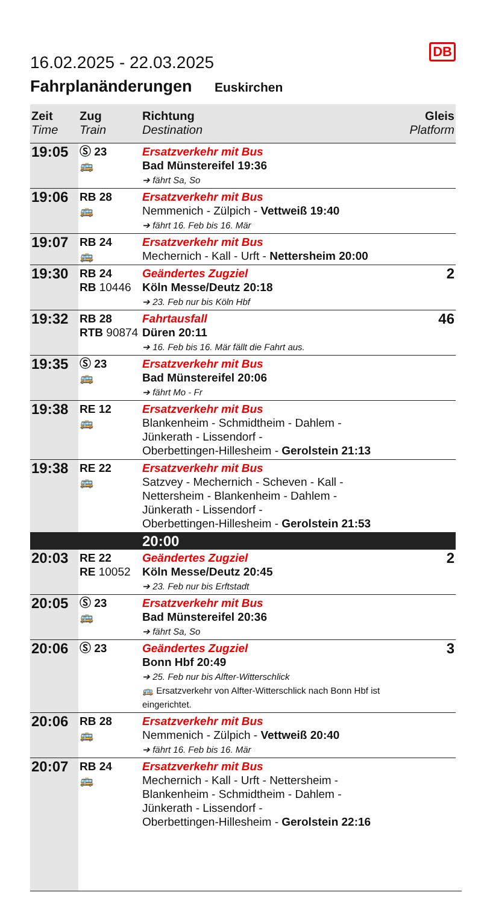DB
16.02.2025 - 22.03.2025
Fahrplanänderungen Euskirchen
| Zeit Time | Zug Train | Richtung Destination | Gleis Platform |
| --- | --- | --- | --- |
| 19:05 | Ⓢ 23 🚌 | Ersatzverkehr mit Bus Bad Münstereifel 19:36 ➔ fährt Sa, So | |
| 19:06 | RB 28 🚌 | Ersatzverkehr mit Bus Nemmenich - Zülpich - Vettweiß 19:40 ➔ fährt 16. Feb bis 16. Mär | |
| 19:07 | RB 24 🚌 | Ersatzverkehr mit Bus Mechernich - Kall - Urft - Nettersheim 20:00 | |
| 19:30 | RB 24 RB 10446 | Geändertes Zugziel Köln Messe/Deutz 20:18 ➔ 23. Feb nur bis Köln Hbf | 2 |
| 19:32 | RB 28 RTB 90874 | Fahrtausfall Düren 20:11 ➔ 16. Feb bis 16. Mär fällt die Fahrt aus. | 46 |
| 19:35 | Ⓢ 23 🚌 | Ersatzverkehr mit Bus Bad Münstereifel 20:06 ➔ fährt Mo - Fr | |
| 19:38 | RE 12 🚌 | Ersatzverkehr mit Bus Blankenheim - Schmidtheim - Dahlem - Jünkerath - Lissendorf - Oberbettingen-Hillesheim - Gerolstein 21:13 | |
| 19:38 | RE 22 🚌 | Ersatzverkehr mit Bus Satzvey - Mechernich - Scheven - Kall - Nettersheim - Blankenheim - Dahlem - Jünkerath - Lissendorf - Oberbettingen-Hillesheim - Gerolstein 21:53 | |
| | | 20:00 | |
| 20:03 | RE 22 RE 10052 | Geändertes Zugziel Köln Messe/Deutz 20:45 ➔ 23. Feb nur bis Erftstadt | 2 |
| 20:05 | Ⓢ 23 🚌 | Ersatzverkehr mit Bus Bad Münstereifel 20:36 ➔ fährt Sa, So | |
| 20:06 | Ⓢ 23 | Geändertes Zugziel Bonn Hbf 20:49 ➔ 25. Feb nur bis Alfter-Witterschlick 🚌 Ersatzverkehr von Alfter-Witterschlick nach Bonn Hbf ist eingerichtet. | 3 |
| 20:06 | RB 28 🚌 | Ersatzverkehr mit Bus Nemmenich - Zülpich - Vettweiß 20:40 ➔ fährt 16. Feb bis 16. Mär | |
| 20:07 | RB 24 🚌 | Ersatzverkehr mit Bus Mechernich - Kall - Urft - Nettersheim - Blankenheim - Schmidtheim - Dahlem - Jünkerath - Lissendorf - Oberbettingen-Hillesheim - Gerolstein 22:16 | |